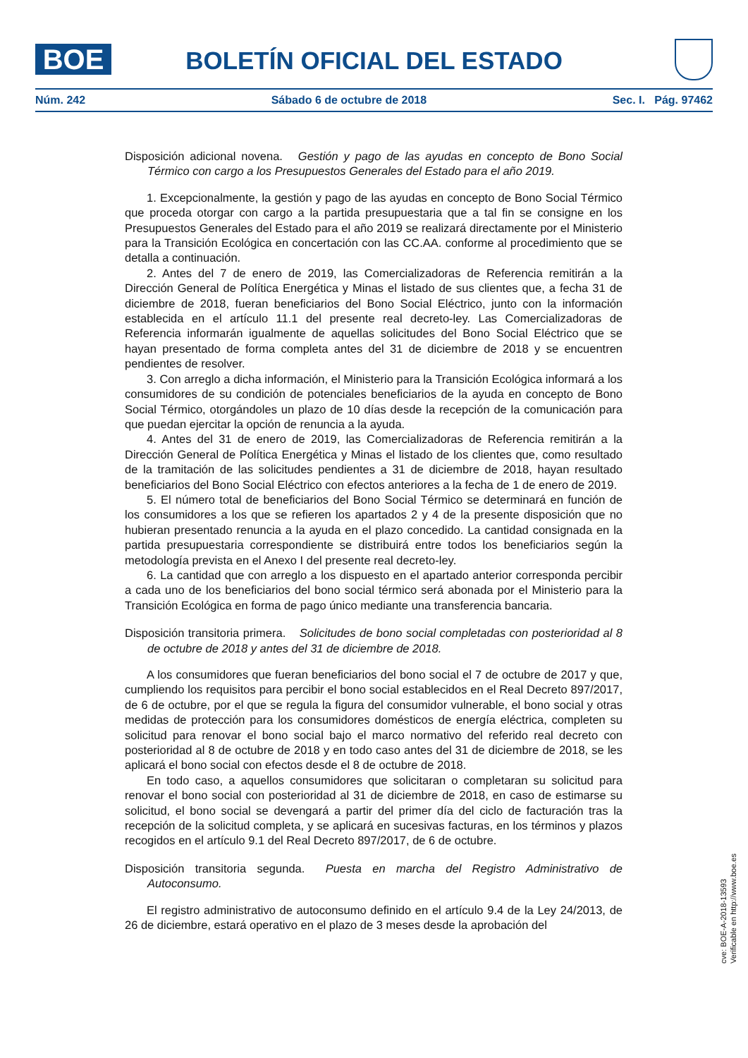BOE
BOLETÍN OFICIAL DEL ESTADO
Núm. 242 Sábado 6 de octubre de 2018 Sec. I. Pág. 97462
Disposición adicional novena. Gestión y pago de las ayudas en concepto de Bono Social Térmico con cargo a los Presupuestos Generales del Estado para el año 2019.
1. Excepcionalmente, la gestión y pago de las ayudas en concepto de Bono Social Térmico que proceda otorgar con cargo a la partida presupuestaria que a tal fin se consigne en los Presupuestos Generales del Estado para el año 2019 se realizará directamente por el Ministerio para la Transición Ecológica en concertación con las CC.AA. conforme al procedimiento que se detalla a continuación.
2. Antes del 7 de enero de 2019, las Comercializadoras de Referencia remitirán a la Dirección General de Política Energética y Minas el listado de sus clientes que, a fecha 31 de diciembre de 2018, fueran beneficiarios del Bono Social Eléctrico, junto con la información establecida en el artículo 11.1 del presente real decreto-ley. Las Comercializadoras de Referencia informarán igualmente de aquellas solicitudes del Bono Social Eléctrico que se hayan presentado de forma completa antes del 31 de diciembre de 2018 y se encuentren pendientes de resolver.
3. Con arreglo a dicha información, el Ministerio para la Transición Ecológica informará a los consumidores de su condición de potenciales beneficiarios de la ayuda en concepto de Bono Social Térmico, otorgándoles un plazo de 10 días desde la recepción de la comunicación para que puedan ejercitar la opción de renuncia a la ayuda.
4. Antes del 31 de enero de 2019, las Comercializadoras de Referencia remitirán a la Dirección General de Política Energética y Minas el listado de los clientes que, como resultado de la tramitación de las solicitudes pendientes a 31 de diciembre de 2018, hayan resultado beneficiarios del Bono Social Eléctrico con efectos anteriores a la fecha de 1 de enero de 2019.
5. El número total de beneficiarios del Bono Social Térmico se determinará en función de los consumidores a los que se refieren los apartados 2 y 4 de la presente disposición que no hubieran presentado renuncia a la ayuda en el plazo concedido. La cantidad consignada en la partida presupuestaria correspondiente se distribuirá entre todos los beneficiarios según la metodología prevista en el Anexo I del presente real decreto-ley.
6. La cantidad que con arreglo a los dispuesto en el apartado anterior corresponda percibir a cada uno de los beneficiarios del bono social térmico será abonada por el Ministerio para la Transición Ecológica en forma de pago único mediante una transferencia bancaria.
Disposición transitoria primera. Solicitudes de bono social completadas con posterioridad al 8 de octubre de 2018 y antes del 31 de diciembre de 2018.
A los consumidores que fueran beneficiarios del bono social el 7 de octubre de 2017 y que, cumpliendo los requisitos para percibir el bono social establecidos en el Real Decreto 897/2017, de 6 de octubre, por el que se regula la figura del consumidor vulnerable, el bono social y otras medidas de protección para los consumidores domésticos de energía eléctrica, completen su solicitud para renovar el bono social bajo el marco normativo del referido real decreto con posterioridad al 8 de octubre de 2018 y en todo caso antes del 31 de diciembre de 2018, se les aplicará el bono social con efectos desde el 8 de octubre de 2018.
En todo caso, a aquellos consumidores que solicitaran o completaran su solicitud para renovar el bono social con posterioridad al 31 de diciembre de 2018, en caso de estimarse su solicitud, el bono social se devengará a partir del primer día del ciclo de facturación tras la recepción de la solicitud completa, y se aplicará en sucesivas facturas, en los términos y plazos recogidos en el artículo 9.1 del Real Decreto 897/2017, de 6 de octubre.
Disposición transitoria segunda. Puesta en marcha del Registro Administrativo de Autoconsumo.
El registro administrativo de autoconsumo definido en el artículo 9.4 de la Ley 24/2013, de 26 de diciembre, estará operativo en el plazo de 3 meses desde la aprobación del
cve: BOE-A-2018-13593
Verificable en http://www.boe.es